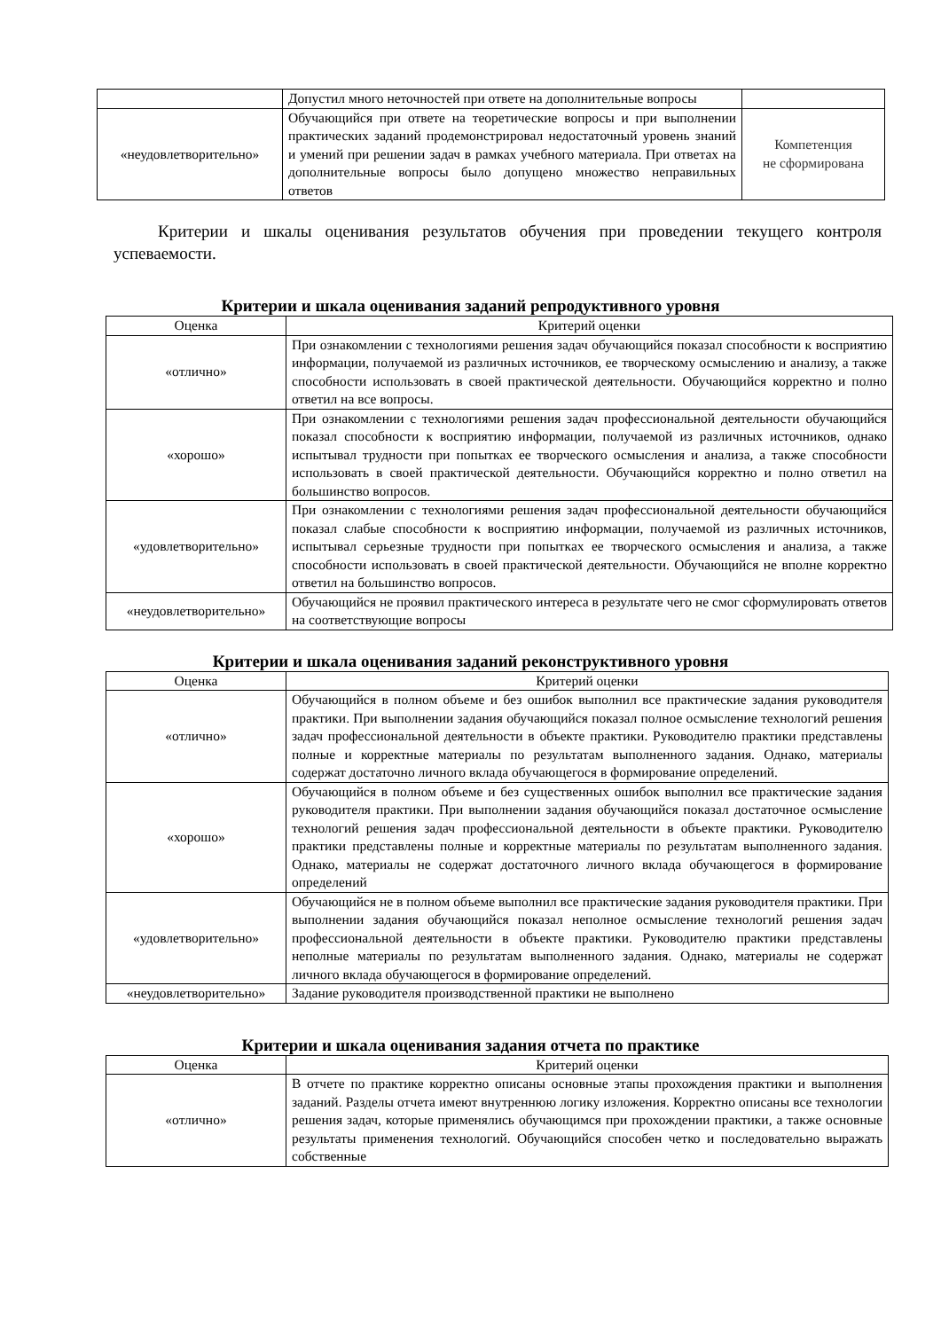| | Допустил много неточностей при ответе на дополнительные вопросы | |
| «неудовлетворительно» | Обучающийся при ответе на теоретические вопросы и при выполнении практических заданий продемонстрировал недостаточный уровень знаний и умений при решении задач в рамках учебного материала. При ответах на дополнительные вопросы было допущено множество неправильных ответов | Компетенция не сформирована |
Критерии и шкалы оценивания результатов обучения при проведении текущего контроля успеваемости.
Критерии и шкала оценивания заданий репродуктивного уровня
| Оценка | Критерий оценки |
| --- | --- |
| «отлично» | При ознакомлении с технологиями решения задач обучающийся показал способности к восприятию информации, получаемой из различных источников, ее творческому осмыслению и анализу, а также способности использовать в своей практической деятельности. Обучающийся корректно и полно ответил на все вопросы. |
| «хорошо» | При ознакомлении с технологиями решения задач профессиональной деятельности обучающийся показал способности к восприятию информации, получаемой из различных источников, однако испытывал трудности при попытках ее творческого осмысления и анализа, а также способности использовать в своей практической деятельности. Обучающийся корректно и полно ответил на большинство вопросов. |
| «удовлетворительно» | При ознакомлении с технологиями решения задач профессиональной деятельности обучающийся показал слабые способности к восприятию информации, получаемой из различных источников, испытывал серьезные трудности при попытках ее творческого осмысления и анализа, а также способности использовать в своей практической деятельности. Обучающийся не вполне корректно ответил на большинство вопросов. |
| «неудовлетворительно» | Обучающийся не проявил практического интереса в результате чего не смог сформулировать ответов на соответствующие вопросы |
Критерии и шкала оценивания заданий реконструктивного уровня
| Оценка | Критерий оценки |
| --- | --- |
| «отлично» | Обучающийся в полном объеме и без ошибок выполнил все практические задания руководителя практики. При выполнении задания обучающийся показал полное осмысление технологий решения задач профессиональной деятельности в объекте практики. Руководителю практики представлены полные и корректные материалы по результатам выполненного задания. Однако, материалы содержат достаточно личного вклада обучающегося в формирование определений. |
| «хорошо» | Обучающийся в полном объеме и без существенных ошибок выполнил все практические задания руководителя практики. При выполнении задания обучающийся показал достаточное осмысление технологий решения задач профессиональной деятельности в объекте практики. Руководителю практики представлены полные и корректные материалы по результатам выполненного задания. Однако, материалы не содержат достаточного личного вклада обучающегося в формирование определений |
| «удовлетворительно» | Обучающийся не в полном объеме выполнил все практические задания руководителя практики. При выполнении задания обучающийся показал неполное осмысление технологий решения задач профессиональной деятельности в объекте практики. Руководителю практики представлены неполные материалы по результатам выполненного задания. Однако, материалы не содержат личного вклада обучающегося в формирование определений. |
| «неудовлетворительно» | Задание руководителя производственной практики не выполнено |
Критерии и шкала оценивания задания отчета по практике
| Оценка | Критерий оценки |
| --- | --- |
| «отлично» | В отчете по практике корректно описаны основные этапы прохождения практики и выполнения заданий. Разделы отчета имеют внутреннюю логику изложения. Корректно описаны все технологии решения задач, которые применялись обучающимся при прохождении практики, а также основные результаты применения технологий. Обучающийся способен четко и последовательно выражать собственные |